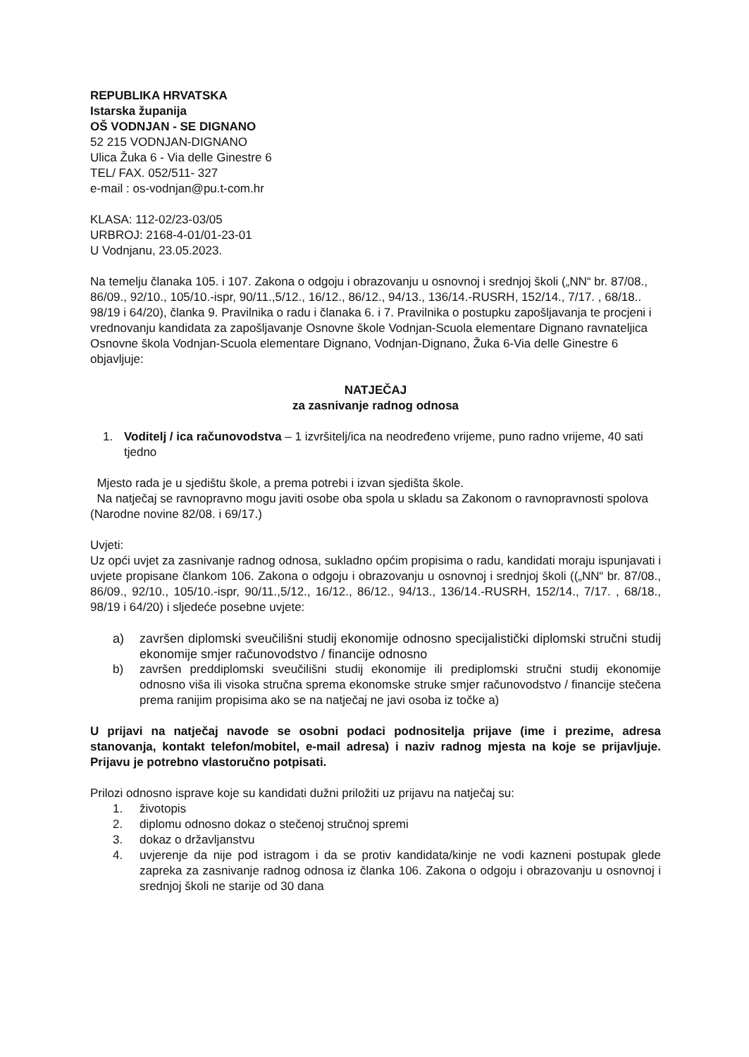REPUBLIKA HRVATSKA
Istarska županija
OŠ VODNJAN - SE DIGNANO
52 215 VODNJAN-DIGNANO
Ulica Žuka 6 - Via delle Ginestre 6
TEL/ FAX. 052/511- 327
e-mail : os-vodnjan@pu.t-com.hr
KLASA: 112-02/23-03/05
URBROJ: 2168-4-01/01-23-01
U Vodnjanu, 23.05.2023.
Na temelju članaka 105. i 107. Zakona o odgoju i obrazovanju u osnovnoj i srednjoj školi („NN“ br. 87/08., 86/09., 92/10., 105/10.-ispr, 90/11.,5/12., 16/12., 86/12., 94/13., 136/14.-RUSRH, 152/14., 7/17. , 68/18.. 98/19 i 64/20), članka 9. Pravilnika o radu i članaka 6. i 7. Pravilnika o postupku zapošljavanja te procjeni i vrednovanju kandidata za zapošljavanje Osnovne škole Vodnjan-Scuola elementare Dignano ravnateljica Osnovne škola Vodnjan-Scuola elementare Dignano, Vodnjan-Dignano, Žuka 6-Via delle Ginestre 6 objavljuje:
NATJEČAJ
za zasnivanje radnog odnosa
1. Voditelj / ica računovodstva – 1 izvršitelj/ica na neodređeno vrijeme, puno radno vrijeme, 40 sati tjedno
Mjesto rada je u sjedištu škole, a prema potrebi i izvan sjedišta škole.
Na natječaj se ravnopravno mogu javiti osobe oba spola u skladu sa Zakonom o ravnopravnosti spolova (Narodne novine 82/08. i 69/17.)
Uvjeti:
Uz opći uvjet za zasnivanje radnog odnosa, sukladno općim propisima o radu, kandidati moraju ispunjavati i uvjete propisane člankom 106. Zakona o odgoju i obrazovanju u osnovnoj i srednjoj školi ((„NN“ br. 87/08., 86/09., 92/10., 105/10.-ispr, 90/11.,5/12., 16/12., 86/12., 94/13., 136/14.-RUSRH, 152/14., 7/17. , 68/18., 98/19 i 64/20) i sljedeće posebne uvjete:
a) završen diplomski sveučilišni studij ekonomije odnosno specijalistički diplomski stručni studij ekonomije smjer računovodstvo / financije odnosno
b) završen preddiplomski sveučilišni studij ekonomije ili prediplomski stručni studij ekonomije odnosno viša ili visoka stručna sprema ekonomske struke smjer računovodstvo / financije stečena prema ranijim propisima ako se na natječaj ne javi osoba iz točke a)
U prijavi na natječaj navode se osobni podaci podnositelja prijave (ime i prezime, adresa stanovanja, kontakt telefon/mobitel, e-mail adresa) i naziv radnog mjesta na koje se prijavljuje. Prijavu je potrebno vlastoručno potpisati.
Prilozi odnosno isprave koje su kandidati dužni priložiti uz prijavu na natječaj su:
1. životopis
2. diplomu odnosno dokaz o stečenoj stručnoj spremi
3. dokaz o državljanstvu
4. uvjerenje da nije pod istragom i da se protiv kandidata/kinje ne vodi kazneni postupak glede zapreka za zasnivanje radnog odnosa iz članka 106. Zakona o odgoju i obrazovanju u osnovnoj i srednjoj školi ne starije od 30 dana